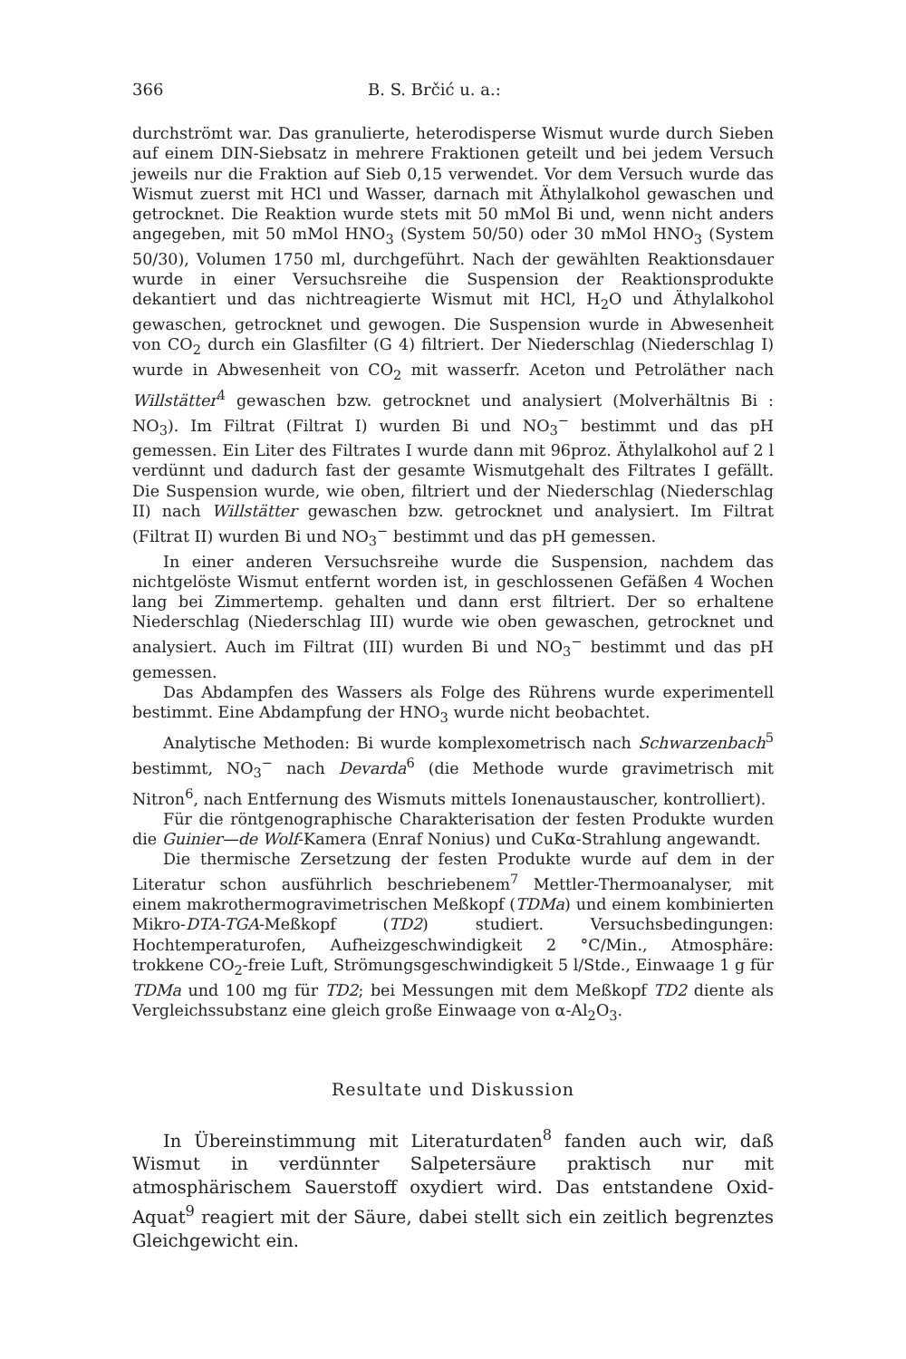366 B. S. Brčić u. a.:
durchströmt war. Das granulierte, heterodisperse Wismut wurde durch Sieben auf einem DIN-Siebsatz in mehrere Fraktionen geteilt und bei jedem Versuch jeweils nur die Fraktion auf Sieb 0,15 verwendet. Vor dem Versuch wurde das Wismut zuerst mit HCl und Wasser, darnach mit Äthylalkohol gewaschen und getrocknet. Die Reaktion wurde stets mit 50 mMol Bi und, wenn nicht anders angegeben, mit 50 mMol HNO<sub>3</sub> (System 50/50) oder 30 mMol HNO<sub>3</sub> (System 50/30), Volumen 1750 ml, durchgeführt. Nach der gewählten Reaktionsdauer wurde in einer Versuchsreihe die Suspension der Reaktionsprodukte dekantiert und das nichtreagierte Wismut mit HCl, H<sub>2</sub>O und Äthylalkohol gewaschen, getrocknet und gewogen. Die Suspension wurde in Abwesenheit von CO<sub>2</sub> durch ein Glasfilter (G 4) filtriert. Der Niederschlag (Niederschlag I) wurde in Abwesenheit von CO<sub>2</sub> mit wasserfr. Aceton und Petroläther nach Willstätter<sup>4</sup> gewaschen bzw. getrocknet und analysiert (Molverhältnis Bi : NO<sub>3</sub>). Im Filtrat (Filtrat I) wurden Bi und NO<sub>3</sub><sup>−</sup> bestimmt und das pH gemessen. Ein Liter des Filtrates I wurde dann mit 96proz. Äthylalkohol auf 2 l verdünnt und dadurch fast der gesamte Wismutgehalt des Filtrates I gefällt. Die Suspension wurde, wie oben, filtriert und der Niederschlag (Niederschlag II) nach Willstätter gewaschen bzw. getrocknet und analysiert. Im Filtrat (Filtrat II) wurden Bi und NO<sub>3</sub><sup>−</sup> bestimmt und das pH gemessen.
In einer anderen Versuchsreihe wurde die Suspension, nachdem das nichtgelöste Wismut entfernt worden ist, in geschlossenen Gefäßen 4 Wochen lang bei Zimmertemp. gehalten und dann erst filtriert. Der so erhaltene Niederschlag (Niederschlag III) wurde wie oben gewaschen, getrocknet und analysiert. Auch im Filtrat (III) wurden Bi und NO<sub>3</sub><sup>−</sup> bestimmt und das pH gemessen.
Das Abdampfen des Wassers als Folge des Rührens wurde experimentell bestimmt. Eine Abdampfung der HNO<sub>3</sub> wurde nicht beobachtet.
Analytische Methoden: Bi wurde komplexometrisch nach Schwarzenbach<sup>5</sup> bestimmt, NO<sub>3</sub><sup>−</sup> nach Devarda<sup>6</sup> (die Methode wurde gravimetrisch mit Nitron<sup>6</sup>, nach Entfernung des Wismuts mittels Ionenaustauscher, kontrolliert).
Für die röntgenographische Charakterisation der festen Produkte wurden die Guinier—de Wolf-Kamera (Enraf Nonius) und CuKα-Strahlung angewandt.
Die thermische Zersetzung der festen Produkte wurde auf dem in der Literatur schon ausführlich beschriebenem<sup>7</sup> Mettler-Thermoanalyser, mit einem makrothermogravimetrischen Meßkopf (TDMa) und einem kombinierten Mikro-DTA-TGA-Meßkopf (TD2) studiert. Versuchsbedingungen: Hochtemperaturofen, Aufheizgeschwindigkeit 2 °C/Min., Atmosphäre: trokkene CO<sub>2</sub>-freie Luft, Strömungsgeschwindigkeit 5 l/Stde., Einwaage 1 g für TDMa und 100 mg für TD2; bei Messungen mit dem Meßkopf TD2 diente als Vergleichssubstanz eine gleich große Einwaage von α-Al<sub>2</sub>O<sub>3</sub>.
Resultate und Diskussion
In Übereinstimmung mit Literaturdaten<sup>8</sup> fanden auch wir, daß Wismut in verdünnter Salpetersäure praktisch nur mit atmosphärischem Sauerstoff oxydiert wird. Das entstandene Oxid-Aquat<sup>9</sup> reagiert mit der Säure, dabei stellt sich ein zeitlich begrenztes Gleichgewicht ein.